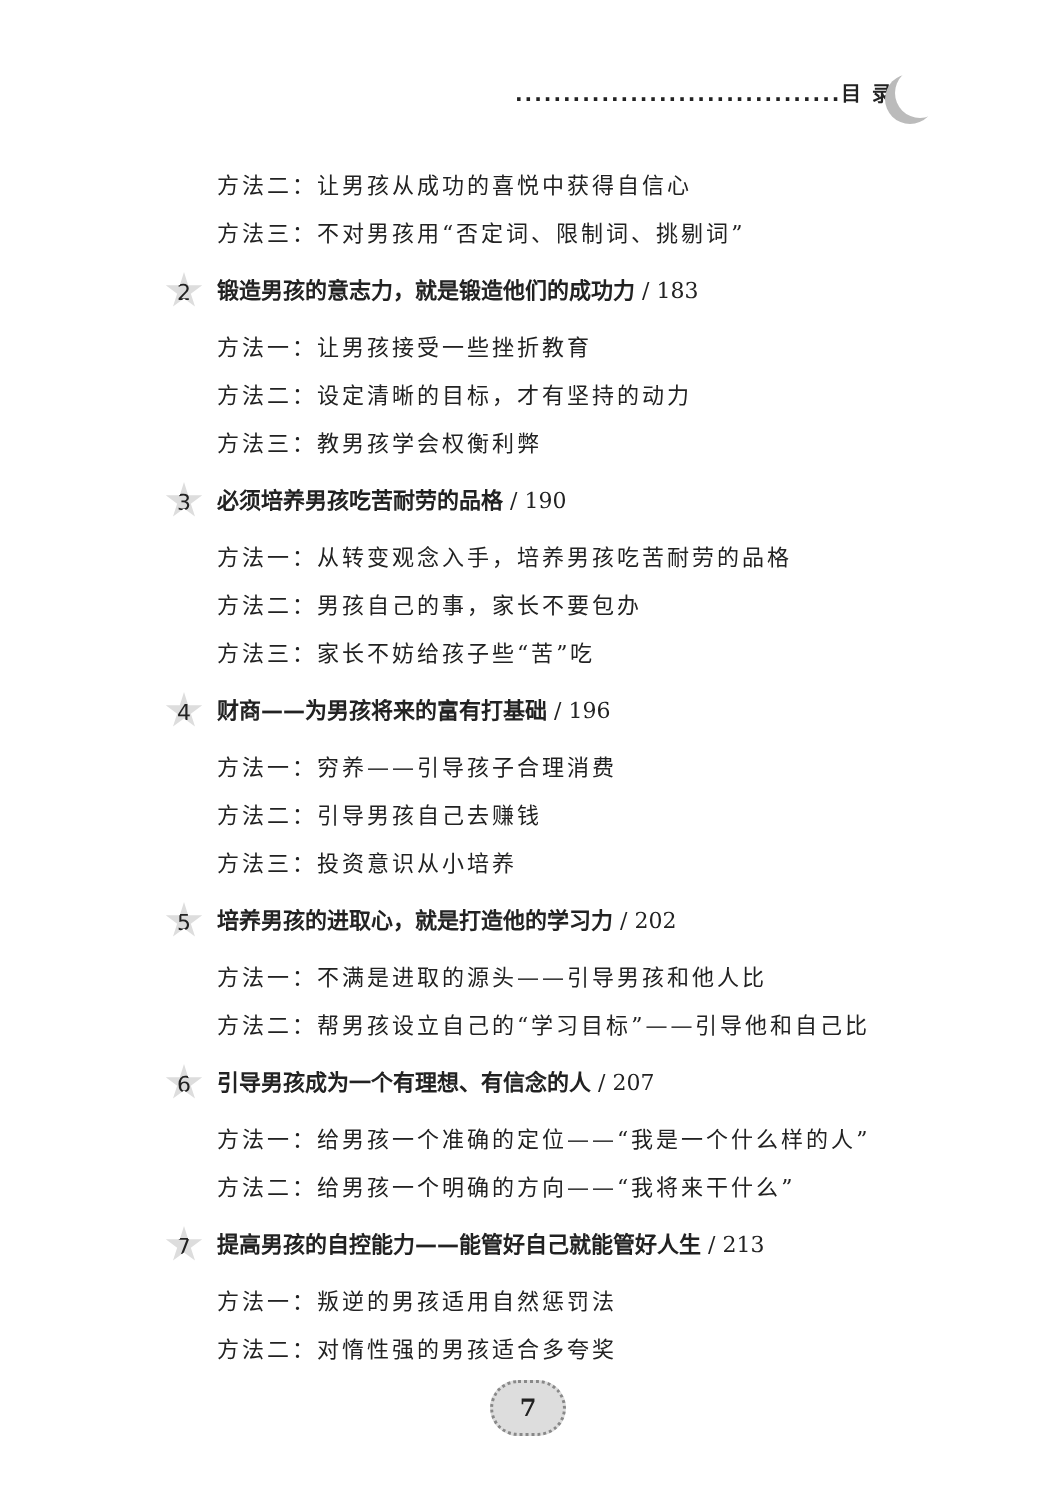..................................目 录
方法二：让男孩从成功的喜悦中获得自信心
方法三：不对男孩用“否定词、限制词、挑剔词”
2 锻造男孩的意志力，就是锻造他们的成功力 / 183
方法一：让男孩接受一些挫折教育
方法二：设定清晰的目标，才有坚持的动力
方法三：教男孩学会权衡利弊
3 必须培养男孩吃苦耐劳的品格 / 190
方法一：从转变观念入手，培养男孩吃苦耐劳的品格
方法二：男孩自己的事，家长不要包办
方法三：家长不妨给孩子些“苦”吃
4 财商——为男孩将来的富有打基础 / 196
方法一：穷养——引导孩子合理消费
方法二：引导男孩自己去赚钱
方法三：投资意识从小培养
5 培养男孩的进取心，就是打造他的学习力 / 202
方法一：不满是进取的源头——引导男孩和他人比
方法二：帮男孩设立自己的“学习目标”——引导他和自己比
6 引导男孩成为一个有理想、有信念的人 / 207
方法一：给男孩一个准确的定位——“我是一个什么样的人”
方法二：给男孩一个明确的方向——“我将来干什么”
7 提高男孩的自控能力——能管好自己就能管好人生 / 213
方法一：叛逆的男孩适用自然惩罚法
方法二：对惰性强的男孩适合多夸奖
7